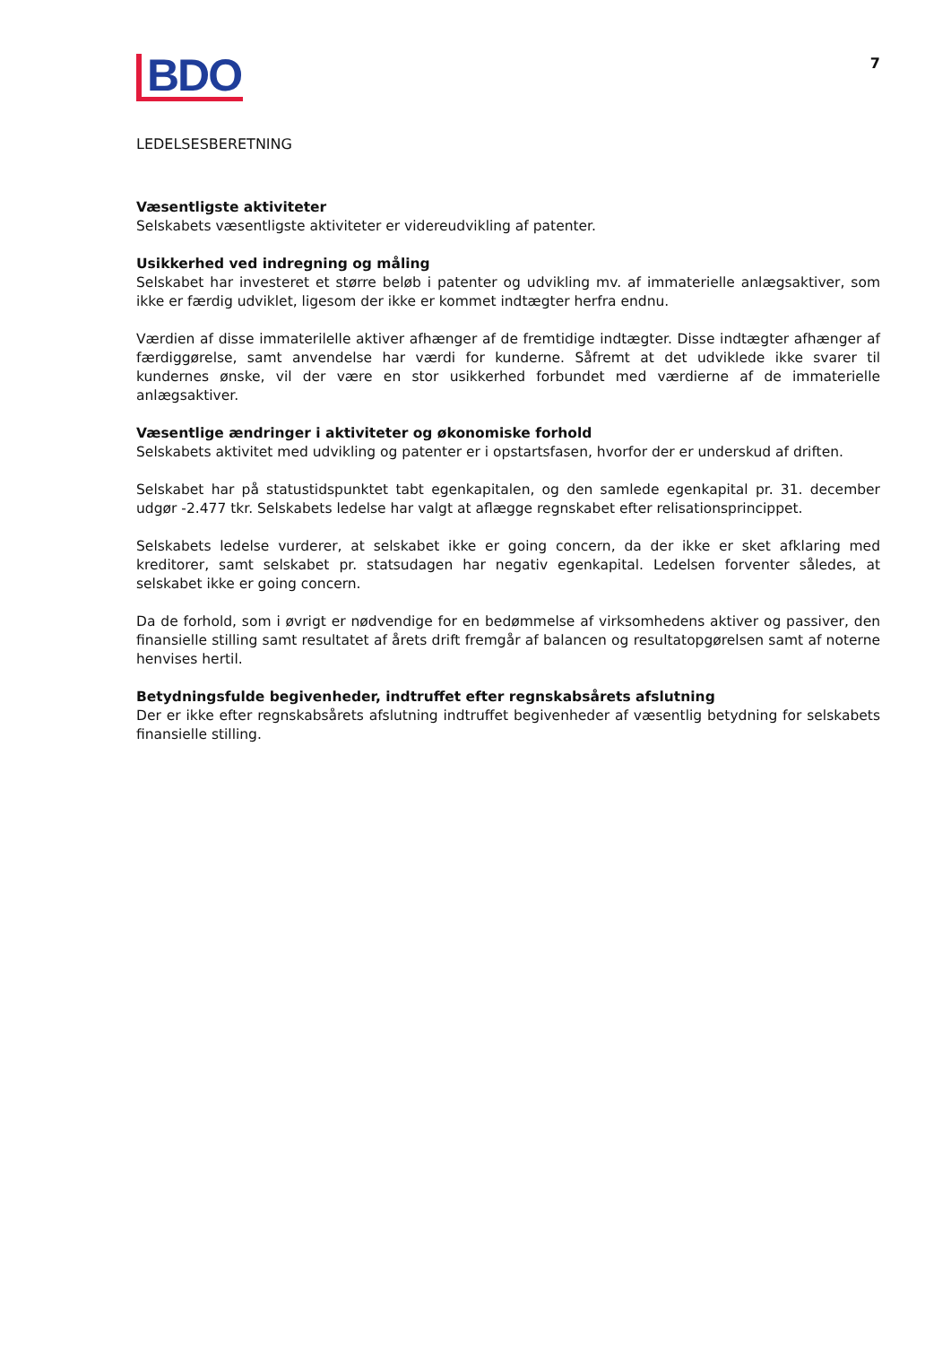BDO
7
LEDELSESBERETNING
Væsentligste aktiviteter
Selskabets væsentligste aktiviteter er videreudvikling af patenter.
Usikkerhed ved indregning og måling
Selskabet har investeret et større beløb i patenter og udvikling mv. af immaterielle anlægsaktiver, som ikke er færdig udviklet, ligesom der ikke er kommet indtægter herfra endnu.
Værdien af disse immaterilelle aktiver afhænger af de fremtidige indtægter. Disse indtægter afhænger af færdiggørelse, samt anvendelse har værdi for kunderne. Såfremt at det udviklede ikke svarer til kundernes ønske, vil der være en stor usikkerhed forbundet med værdierne af de immaterielle anlægsaktiver.
Væsentlige ændringer i aktiviteter og økonomiske forhold
Selskabets aktivitet med udvikling og patenter er i opstartsfasen, hvorfor der er underskud af driften.
Selskabet har på statustidspunktet tabt egenkapitalen, og den samlede egenkapital pr. 31. december udgør -2.477 tkr. Selskabets ledelse har valgt at aflægge regnskabet efter relisationsprincippet.
Selskabets ledelse vurderer, at selskabet ikke er going concern, da der ikke er sket afklaring med kreditorer, samt selskabet pr. statsudagen har negativ egenkapital. Ledelsen forventer således, at selskabet ikke er going concern.
Da de forhold, som i øvrigt er nødvendige for en bedømmelse af virksomhedens aktiver og passiver, den finansielle stilling samt resultatet af årets drift fremgår af balancen og resultatopgørelsen samt af noterne henvises hertil.
Betydningsfulde begivenheder, indtruffet efter regnskabsårets afslutning
Der er ikke efter regnskabsårets afslutning indtruffet begivenheder af væsentlig betydning for selskabets finansielle stilling.